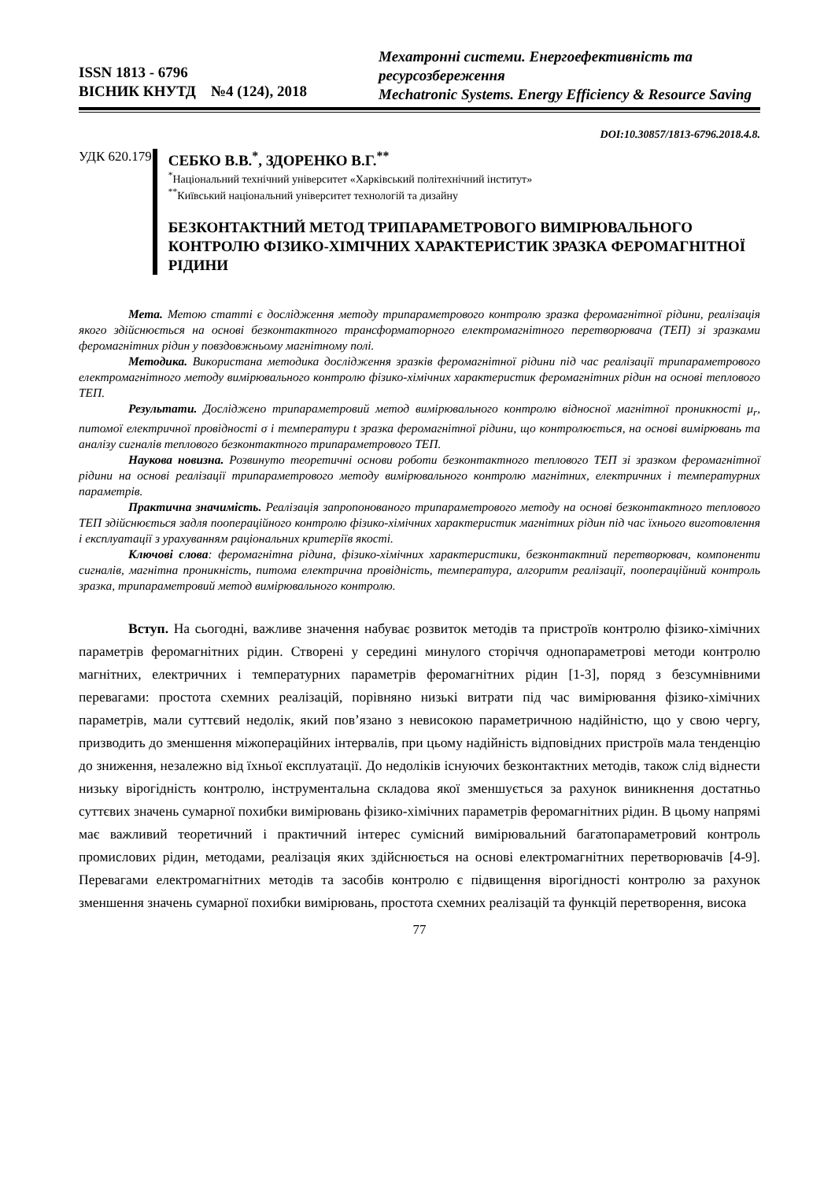ISSN 1813 - 6796
ВІСНИК КНУТД №4 (124), 2018
Мехатронні системи. Енергоефективність та ресурсозбереження
Mechatronic Systems. Energy Efficiency & Resource Saving
DOI:10.30857/1813-6796.2018.4.8.
УДК 620.179 СЕБКО В.В.<sup>*</sup>, ЗДОРЕНКО В.Г.<sup>**</sup>
<sup>*</sup> Національний технічний університет «Харківський політехнічний інститут»
<sup>**</sup> Київський національний університет технологій та дизайну
БЕЗКОНТАКТНИЙ МЕТОД ТРИПАРАМЕТРОВОГО ВИМІРЮВАЛЬНОГО КОНТРОЛЮ ФІЗИКО-ХІМІЧНИХ ХАРАКТЕРИСТИК ЗРАЗКА ФЕРОМАГНІТНОЇ РІДИНИ
Мета. Метою статті є дослідження методу трипараметрового контролю зразка феромагнітної рідини, реалізація якого здійснюється на основі безконтактного трансформаторного електромагнітного перетворювача (ТЕП) зі зразками феромагнітних рідин у повздовжньому магнітному полі.
Методика. Використана методика дослідження зразків феромагнітної рідини під час реалізації трипараметрового електромагнітного методу вимірювального контролю фізико-хімічних характеристик феромагнітних рідин на основі теплового ТЕП.
Результати. Досліджено трипараметровий метод вимірювального контролю відносної магнітної проникності μ<sub>r</sub>, питомої електричної провідності σ і температури t зразка феромагнітної рідини, що контролюється, на основі вимірювань та аналізу сигналів теплового безконтактного трипараметрового ТЕП.
Наукова новизна. Розвинуто теоретичні основи роботи безконтактного теплового ТЕП зі зразком феромагнітної рідини на основі реалізації трипараметрового методу вимірювального контролю магнітних, електричних і температурних параметрів.
Практична значимість. Реалізація запропонованого трипараметрового методу на основі безконтактного теплового ТЕП здійснюється задля поопераційного контролю фізико-хімічних характеристик магнітних рідин під час їхнього виготовлення і експлуатації з урахуванням раціональних критеріїв якості.
Ключові слова: феромагнітна рідина, фізико-хімічних характеристики, безконтактний перетворювач, компоненти сигналів, магнітна проникність, питома електрична провідність, температура, алгоритм реалізації, поопераційний контроль зразка, трипараметровий метод вимірювального контролю.
Вступ. На сьогодні, важливе значення набуває розвиток методів та пристроїв контролю фізико-хімічних параметрів феромагнітних рідин. Створені у середині минулого сторіччя однопараметрові методи контролю магнітних, електричних і температурних параметрів феромагнітних рідин [1-3], поряд з безсумнівними перевагами: простота схемних реалізацій, порівняно низькі витрати під час вимірювання фізико-хімічних параметрів, мали суттєвий недолік, який пов’язано з невисокою параметричною надійністю, що у свою чергу, призводить до зменшення міжопераційних інтервалів, при цьому надійність відповідних пристроїв мала тенденцію до зниження, незалежно від їхньої експлуатації. До недоліків існуючих безконтактних методів, також слід віднести низьку вірогідність контролю, інструментальна складова якої зменшується за рахунок виникнення достатньо суттєвих значень сумарної похибки вимірювань фізико-хімічних параметрів феромагнітних рідин. В цьому напрямі має важливий теоретичний і практичний інтерес сумісний вимірювальний багатопараметровий контроль промислових рідин, методами, реалізація яких здійснюється на основі електромагнітних перетворювачів [4-9]. Перевагами електромагнітних методів та засобів контролю є підвищення вірогідності контролю за рахунок зменшення значень сумарної похибки вимірювань, простота схемних реалізацій та функцій перетворення, висока
77